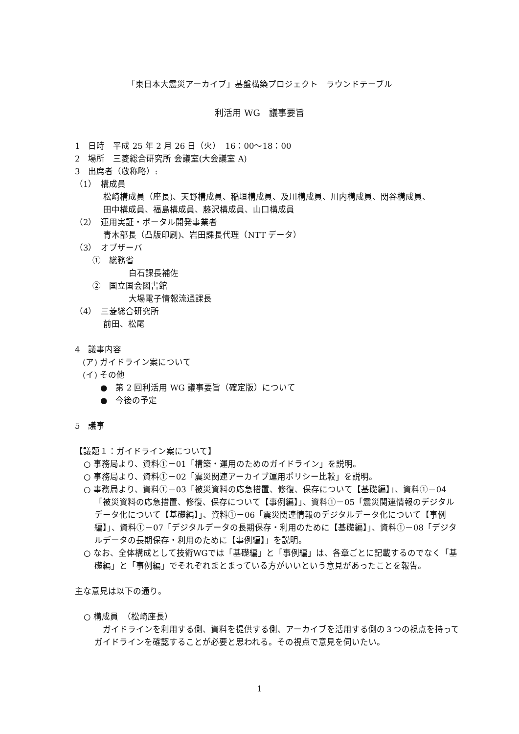「東日本大震災アーカイブ」基盤構築プロジェクト　ラウンドテーブル
利活用 WG　議事要旨
1　日時　平成 25 年 2 月 26 日（火）　16：00～18：00
2　場所　三菱総合研究所 会議室(大会議室 A)
3　出席者（敬称略）:
（1）　構成員
松崎構成員（座長)、天野構成員、稲垣構成員、及川構成員、川内構成員、関谷構成員、
田中構成員、福島構成員、藤沢構成員、山口構成員
（2）　運用実証・ポータル開発事業者
青木部長（凸版印刷)、岩田課長代理（NTT データ）
（3）　オブザーバ
①　総務省
白石課長補佐
②　国立国会図書館
大場電子情報流通課長
（4）　三菱総合研究所
前田、松尾
4　議事内容
(ア) ガイドライン案について
(イ) その他
●　第 2 回利活用 WG 議事要旨（確定版）について
●　今後の予定
5　議事
【議題１：ガイドライン案について】
○ 事務局より、資料①－01「構築・運用のためのガイドライン」を説明。
○ 事務局より、資料①－02「震災関連アーカイブ運用ポリシー比較」を説明。
○ 事務局より、資料①－03「被災資料の応急措置、修復、保存について【基礎編】」、資料①－04「被災資料の応急措置、修復、保存について【事例編】」、資料①－05「震災関連情報のデジタルデータ化について【基礎編】」、資料①－06「震災関連情報のデジタルデータ化について【事例編】」、資料①－07「デジタルデータの長期保存・利用のために【基礎編】」、資料①－08「デジタルデータの長期保存・利用のために【事例編】」を説明。
○ なお、全体構成として技術WGでは「基礎編」と「事例編」は、各章ごとに記載するのでなく「基礎編」と「事例編」でそれぞれまとまっている方がいいという意見があったことを報告。
主な意見は以下の通り。
○ 構成員　（松崎座長）
　ガイドラインを利用する側、資料を提供する側、アーカイブを活用する側の３つの視点を持ってガイドラインを確認することが必要と思われる。その視点で意見を伺いたい。
1